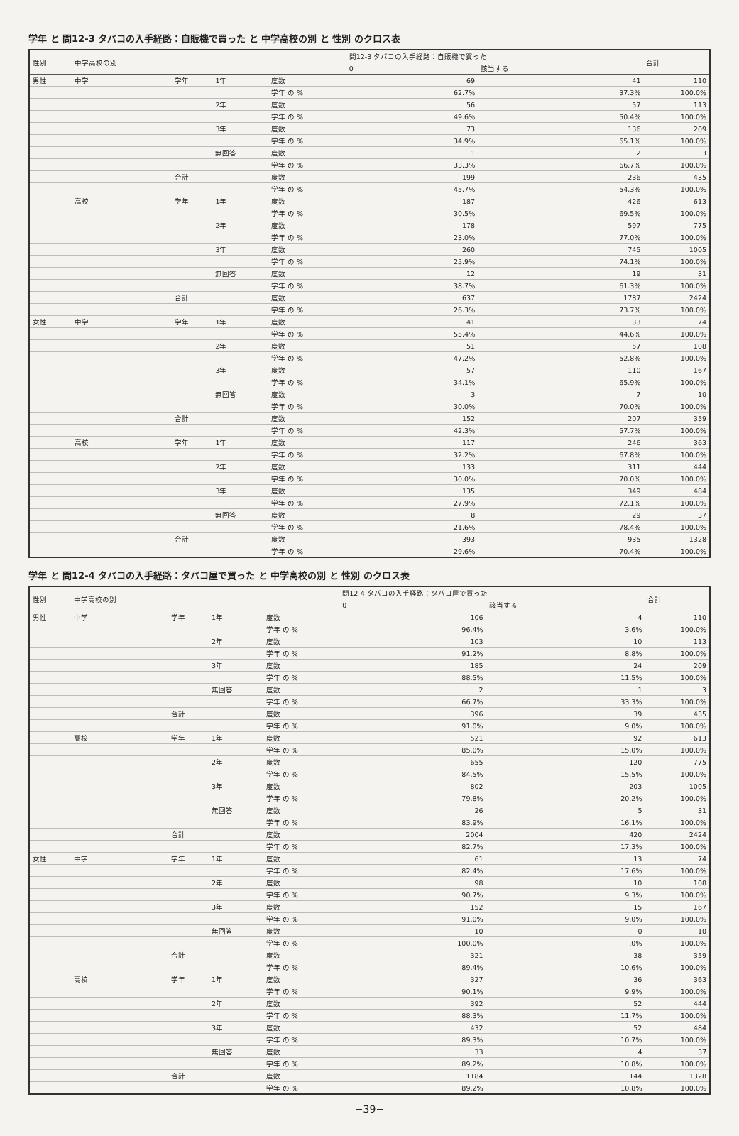学年 と 問12-3 タバコの入手経路：自販機で買った と 中学高校の別 と 性別 のクロス表
| 性別 | 中学高校の別 | | | | 問12-3 タバコの入手経路：自販機で買った | | 合計 |
| --- | --- | --- | --- | --- | --- | --- | --- |
| | | | | | 0 | 該当する | |
| 男性 | 中学 | 学年 | 1年 | 度数 | 69 | 41 | 110 |
| | | | | 学年 の % | 62.7% | 37.3% | 100.0% |
| | | | 2年 | 度数 | 56 | 57 | 113 |
| | | | | 学年 の % | 49.6% | 50.4% | 100.0% |
| | | | 3年 | 度数 | 73 | 136 | 209 |
| | | | | 学年 の % | 34.9% | 65.1% | 100.0% |
| | | | 無回答 | 度数 | 1 | 2 | 3 |
| | | | | 学年 の % | 33.3% | 66.7% | 100.0% |
| | | 合計 | | 度数 | 199 | 236 | 435 |
| | | | | 学年 の % | 45.7% | 54.3% | 100.0% |
| | 高校 | 学年 | 1年 | 度数 | 187 | 426 | 613 |
| | | | | 学年 の % | 30.5% | 69.5% | 100.0% |
| | | | 2年 | 度数 | 178 | 597 | 775 |
| | | | | 学年 の % | 23.0% | 77.0% | 100.0% |
| | | | 3年 | 度数 | 260 | 745 | 1005 |
| | | | | 学年 の % | 25.9% | 74.1% | 100.0% |
| | | | 無回答 | 度数 | 12 | 19 | 31 |
| | | | | 学年 の % | 38.7% | 61.3% | 100.0% |
| | | 合計 | | 度数 | 637 | 1787 | 2424 |
| | | | | 学年 の % | 26.3% | 73.7% | 100.0% |
| 女性 | 中学 | 学年 | 1年 | 度数 | 41 | 33 | 74 |
| | | | | 学年 の % | 55.4% | 44.6% | 100.0% |
| | | | 2年 | 度数 | 51 | 57 | 108 |
| | | | | 学年 の % | 47.2% | 52.8% | 100.0% |
| | | | 3年 | 度数 | 57 | 110 | 167 |
| | | | | 学年 の % | 34.1% | 65.9% | 100.0% |
| | | | 無回答 | 度数 | 3 | 7 | 10 |
| | | | | 学年 の % | 30.0% | 70.0% | 100.0% |
| | | 合計 | | 度数 | 152 | 207 | 359 |
| | | | | 学年 の % | 42.3% | 57.7% | 100.0% |
| | 高校 | 学年 | 1年 | 度数 | 117 | 246 | 363 |
| | | | | 学年 の % | 32.2% | 67.8% | 100.0% |
| | | | 2年 | 度数 | 133 | 311 | 444 |
| | | | | 学年 の % | 30.0% | 70.0% | 100.0% |
| | | | 3年 | 度数 | 135 | 349 | 484 |
| | | | | 学年 の % | 27.9% | 72.1% | 100.0% |
| | | | 無回答 | 度数 | 8 | 29 | 37 |
| | | | | 学年 の % | 21.6% | 78.4% | 100.0% |
| | | 合計 | | 度数 | 393 | 935 | 1328 |
| | | | | 学年 の % | 29.6% | 70.4% | 100.0% |
学年 と 問12-4 タバコの入手経路：タバコ屋で買った と 中学高校の別 と 性別 のクロス表
| 性別 | 中学高校の別 | | | | 問12-4 タバコの入手経路：タバコ屋で買った | | 合計 |
| --- | --- | --- | --- | --- | --- | --- | --- |
| | | | | | 0 | 該当する | |
| 男性 | 中学 | 学年 | 1年 | 度数 | 106 | 4 | 110 |
| | | | | 学年 の % | 96.4% | 3.6% | 100.0% |
| | | | 2年 | 度数 | 103 | 10 | 113 |
| | | | | 学年 の % | 91.2% | 8.8% | 100.0% |
| | | | 3年 | 度数 | 185 | 24 | 209 |
| | | | | 学年 の % | 88.5% | 11.5% | 100.0% |
| | | | 無回答 | 度数 | 2 | 1 | 3 |
| | | | | 学年 の % | 66.7% | 33.3% | 100.0% |
| | | 合計 | | 度数 | 396 | 39 | 435 |
| | | | | 学年 の % | 91.0% | 9.0% | 100.0% |
| | 高校 | 学年 | 1年 | 度数 | 521 | 92 | 613 |
| | | | | 学年 の % | 85.0% | 15.0% | 100.0% |
| | | | 2年 | 度数 | 655 | 120 | 775 |
| | | | | 学年 の % | 84.5% | 15.5% | 100.0% |
| | | | 3年 | 度数 | 802 | 203 | 1005 |
| | | | | 学年 の % | 79.8% | 20.2% | 100.0% |
| | | | 無回答 | 度数 | 26 | 5 | 31 |
| | | | | 学年 の % | 83.9% | 16.1% | 100.0% |
| | | 合計 | | 度数 | 2004 | 420 | 2424 |
| | | | | 学年 の % | 82.7% | 17.3% | 100.0% |
| 女性 | 中学 | 学年 | 1年 | 度数 | 61 | 13 | 74 |
| | | | | 学年 の % | 82.4% | 17.6% | 100.0% |
| | | | 2年 | 度数 | 98 | 10 | 108 |
| | | | | 学年 の % | 90.7% | 9.3% | 100.0% |
| | | | 3年 | 度数 | 152 | 15 | 167 |
| | | | | 学年 の % | 91.0% | 9.0% | 100.0% |
| | | | 無回答 | 度数 | 10 | 0 | 10 |
| | | | | 学年 の % | 100.0% | .0% | 100.0% |
| | | 合計 | | 度数 | 321 | 38 | 359 |
| | | | | 学年 の % | 89.4% | 10.6% | 100.0% |
| | 高校 | 学年 | 1年 | 度数 | 327 | 36 | 363 |
| | | | | 学年 の % | 90.1% | 9.9% | 100.0% |
| | | | 2年 | 度数 | 392 | 52 | 444 |
| | | | | 学年 の % | 88.3% | 11.7% | 100.0% |
| | | | 3年 | 度数 | 432 | 52 | 484 |
| | | | | 学年 の % | 89.3% | 10.7% | 100.0% |
| | | | 無回答 | 度数 | 33 | 4 | 37 |
| | | | | 学年 の % | 89.2% | 10.8% | 100.0% |
| | | 合計 | | 度数 | 1184 | 144 | 1328 |
| | | | | 学年 の % | 89.2% | 10.8% | 100.0% |
−39−